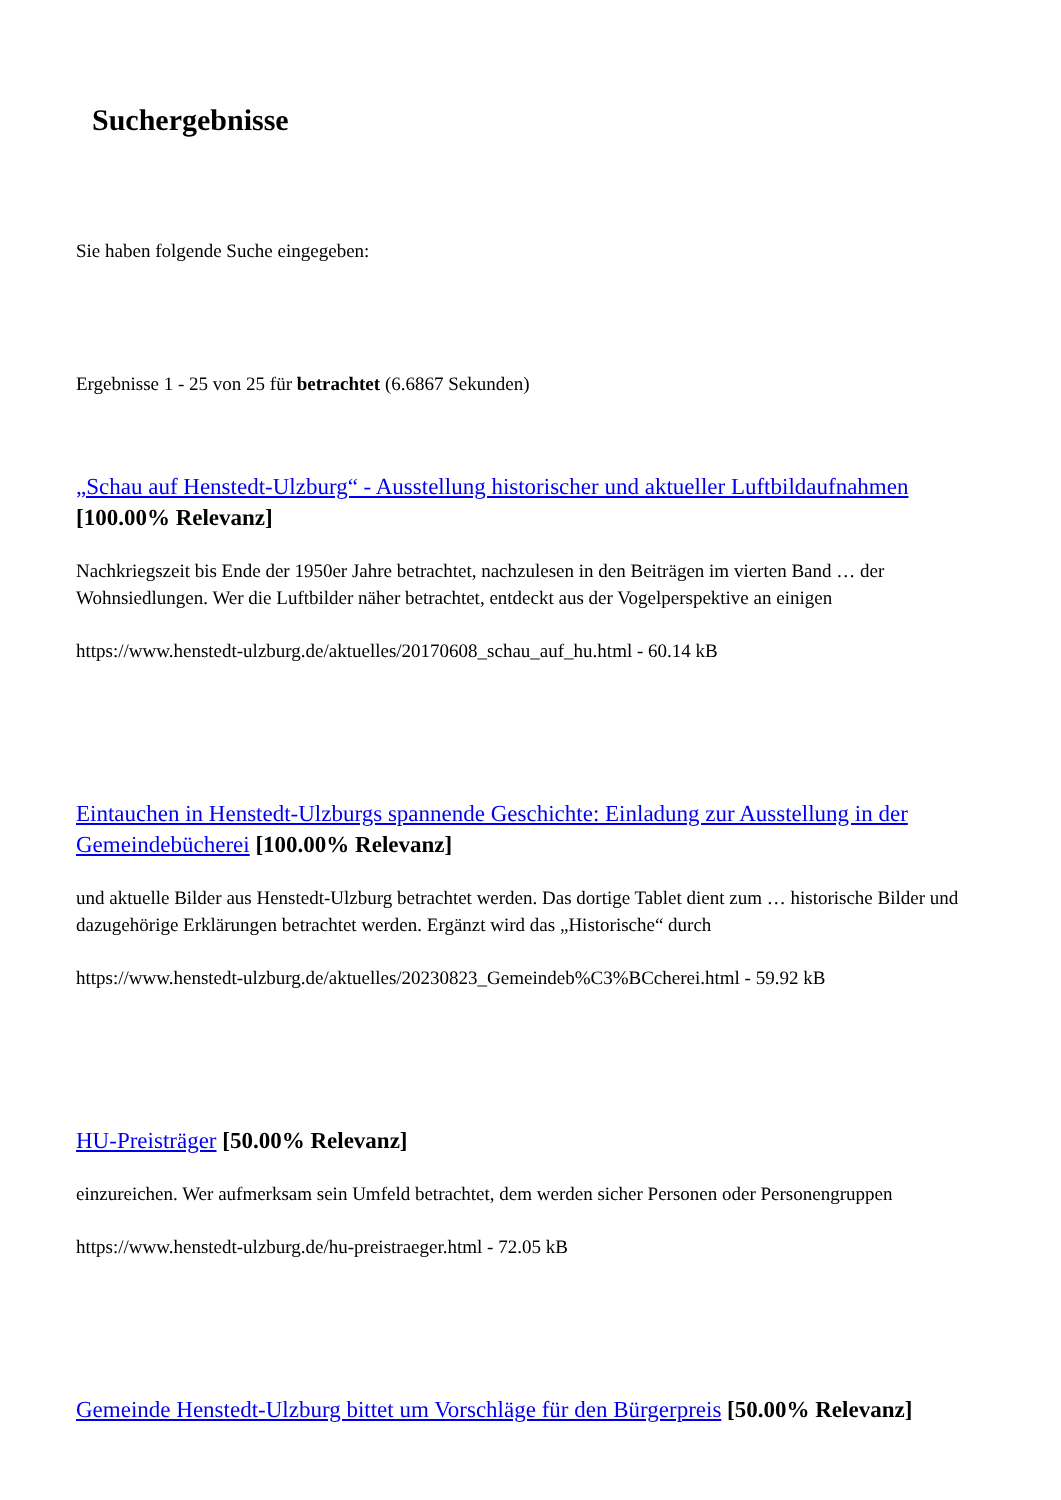Suchergebnisse
Sie haben folgende Suche eingegeben:
Ergebnisse 1 - 25 von 25 für betrachtet (6.6867 Sekunden)
„Schau auf Henstedt-Ulzburg“ - Ausstellung historischer und aktueller Luftbildaufnahmen [100.00% Relevanz]
Nachkriegszeit bis Ende der 1950er Jahre betrachtet, nachzulesen in den Beiträgen im vierten Band … der Wohnsiedlungen. Wer die Luftbilder näher betrachtet, entdeckt aus der Vogelperspektive an einigen
https://www.henstedt-ulzburg.de/aktuelles/20170608_schau_auf_hu.html - 60.14 kB
Eintauchen in Henstedt-Ulzburgs spannende Geschichte: Einladung zur Ausstellung in der Gemeindebücherei [100.00% Relevanz]
und aktuelle Bilder aus Henstedt-Ulzburg betrachtet werden. Das dortige Tablet dient zum … historische Bilder und dazugehörige Erklärungen betrachtet werden. Ergänzt wird das „Historische“ durch
https://www.henstedt-ulzburg.de/aktuelles/20230823_Gemeindeb%C3%BCcherei.html - 59.92 kB
HU-Preisträger [50.00% Relevanz]
einzureichen. Wer aufmerksam sein Umfeld betrachtet, dem werden sicher Personen oder Personengruppen
https://www.henstedt-ulzburg.de/hu-preistraeger.html - 72.05 kB
Gemeinde Henstedt-Ulzburg bittet um Vorschläge für den Bürgerpreis [50.00% Relevanz]